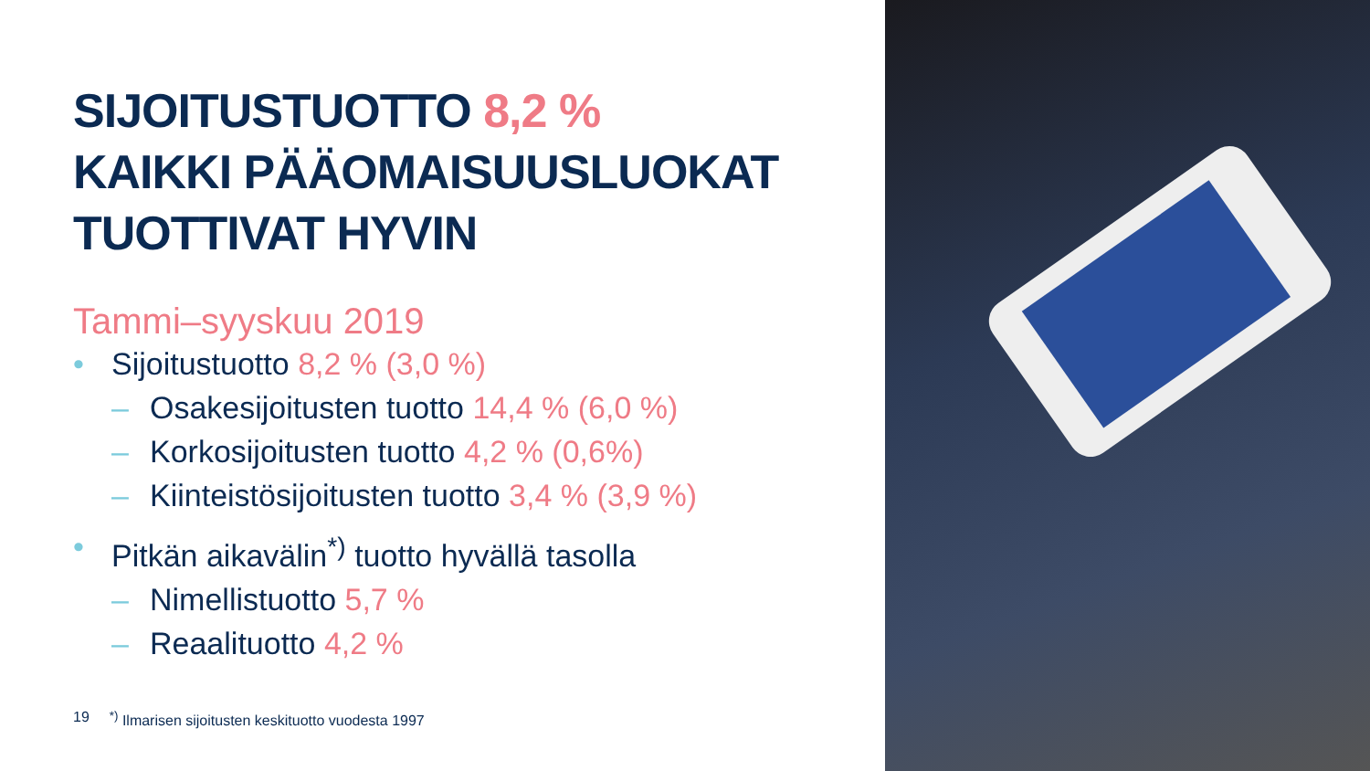SIJOITUSTUOTTO 8,2 %
KAIKKI PÄÄOMAISUUSLUOKAT
TUOTTIVAT HYVIN
Tammi–syyskuu 2019
• Sijoitustuotto 8,2 % (3,0 %)
– Osakesijoitusten tuotto 14,4 % (6,0 %)
– Korkosijoitusten tuotto 4,2 % (0,6%)
– Kiinteistösijoitusten tuotto 3,4 % (3,9 %)
• Pitkän aikavälin<sup>*)</sup> tuotto hyvällä tasolla
– Nimellistuotto 5,7 %
– Reaalituotto 4,2 %
19<sup>*)</sup> Ilmarisen sijoitusten keskituotto vuodesta 1997